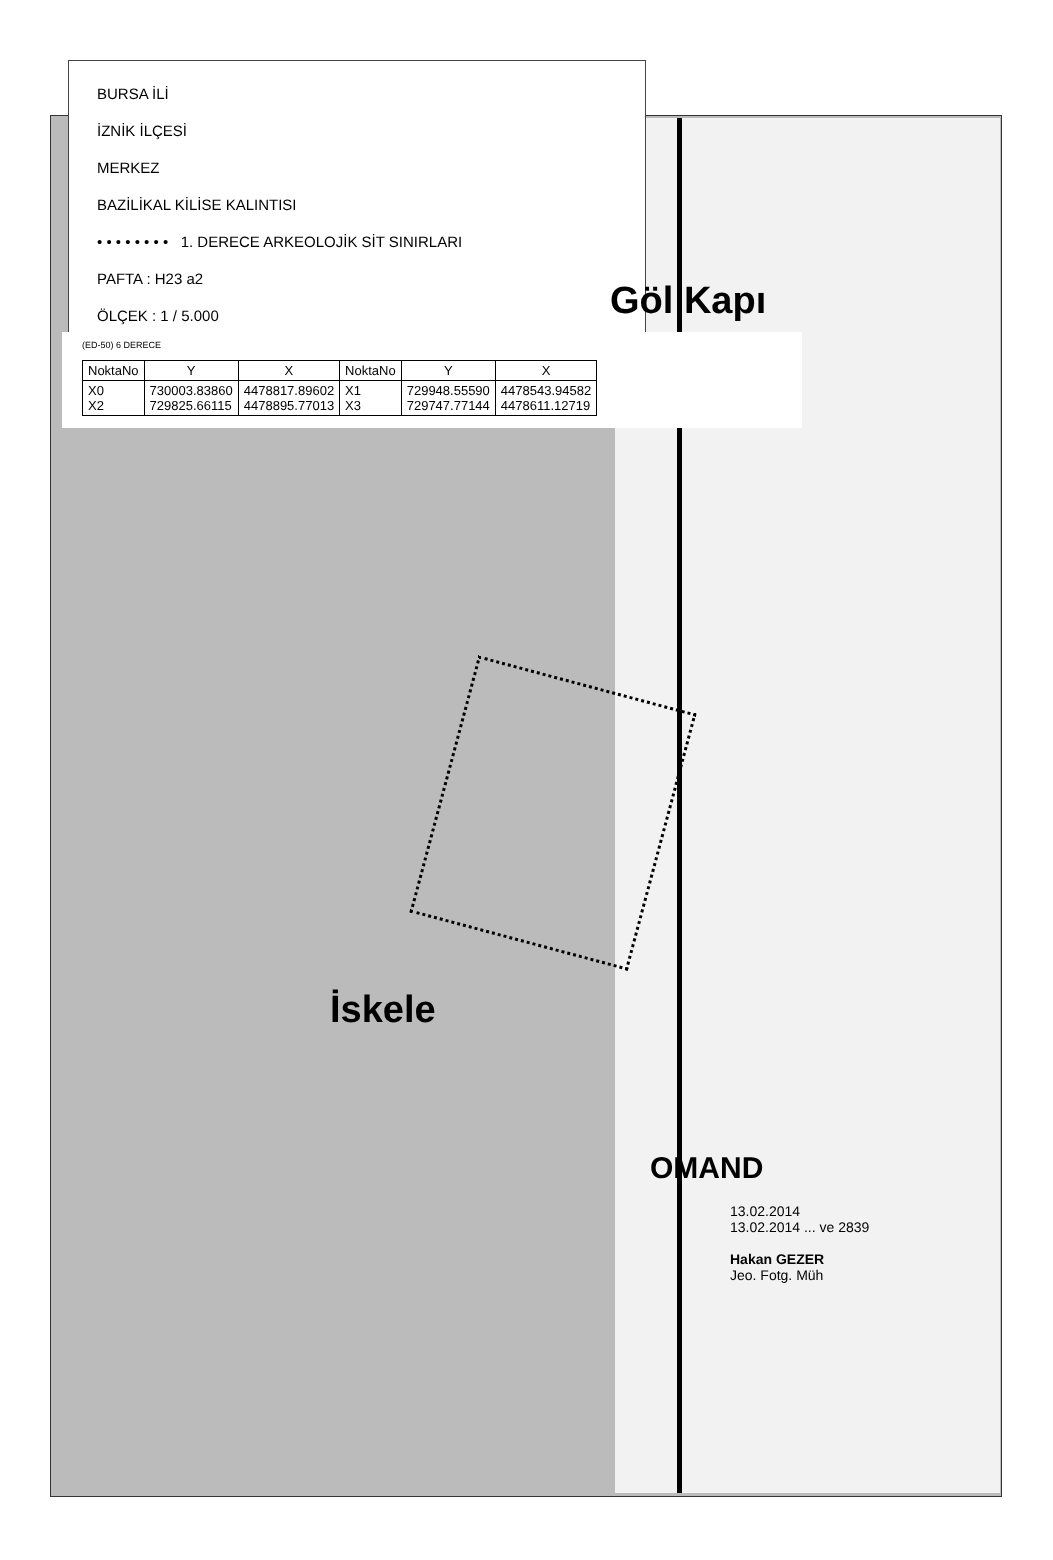BURSA İLİ
İZNİK İLÇESİ
MERKEZ
BAZİLİKAL KİLİSE KALINTISI
• • • • • • • • 1. DERECE ARKEOLOJİK SİT SINIRLARI
PAFTA : H23 a2
ÖLÇEK : 1 / 5.000
Göl Kapı
(ED-50) 6 DERECE
| NoktaNo | Y | X | NoktaNo | Y | X |
| --- | --- | --- | --- | --- | --- |
| X0 X2 | 730003.83860 729825.66115 | 4478817.89602 4478895.77013 | X1 X3 | 729948.55590 729747.77144 | 4478543.94582 4478611.12719 |
İskele
OMAND
13.02.2014
13.02.2014 ... ve 2839
Hakan GEZER
Jeo. Fotg. Müh